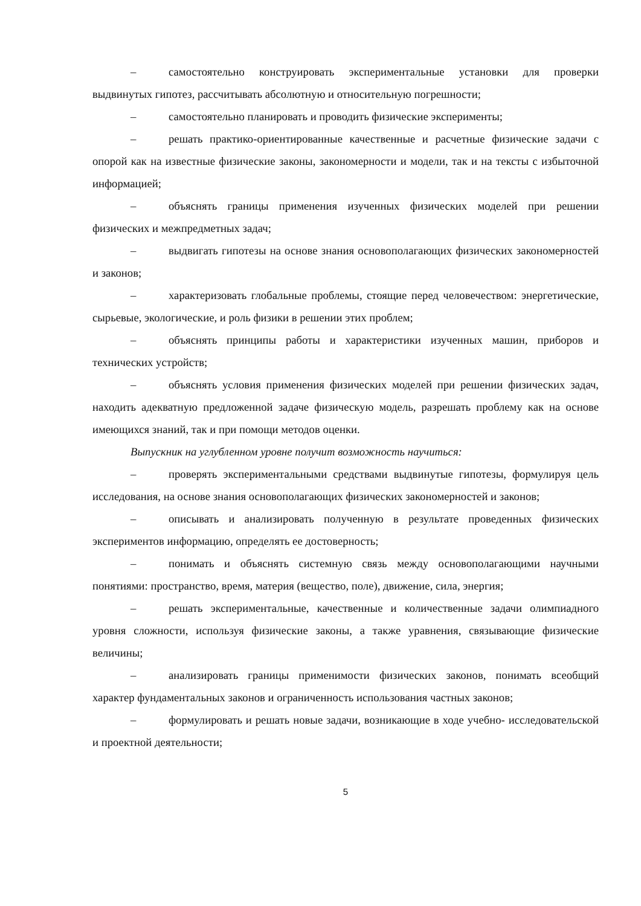– самостоятельно конструировать экспериментальные установки для проверки выдвинутых гипотез, рассчитывать абсолютную и относительную погрешности;
– самостоятельно планировать и проводить физические эксперименты;
– решать практико-ориентированные качественные и расчетные физические задачи с опорой как на известные физические законы, закономерности и модели, так и на тексты с избыточной информацией;
– объяснять границы применения изученных физических моделей при решении физических и межпредметных задач;
– выдвигать гипотезы на основе знания основополагающих физических закономерностей и законов;
– характеризовать глобальные проблемы, стоящие перед человечеством: энергетические, сырьевые, экологические, и роль физики в решении этих проблем;
– объяснять принципы работы и характеристики изученных машин, приборов и технических устройств;
– объяснять условия применения физических моделей при решении физических задач, находить адекватную предложенной задаче физическую модель, разрешать проблему как на основе имеющихся знаний, так и при помощи методов оценки.
Выпускник на углубленном уровне получит возможность научиться:
– проверять экспериментальными средствами выдвинутые гипотезы, формулируя цель исследования, на основе знания основополагающих физических закономерностей и законов;
– описывать и анализировать полученную в результате проведенных физических экспериментов информацию, определять ее достоверность;
– понимать и объяснять системную связь между основополагающими научными понятиями: пространство, время, материя (вещество, поле), движение, сила, энергия;
– решать экспериментальные, качественные и количественные задачи олимпиадного уровня сложности, используя физические законы, а также уравнения, связывающие физические величины;
– анализировать границы применимости физических законов, понимать всеобщий характер фундаментальных законов и ограниченность использования частных законов;
– формулировать и решать новые задачи, возникающие в ходе учебно- исследовательской и проектной деятельности;
5